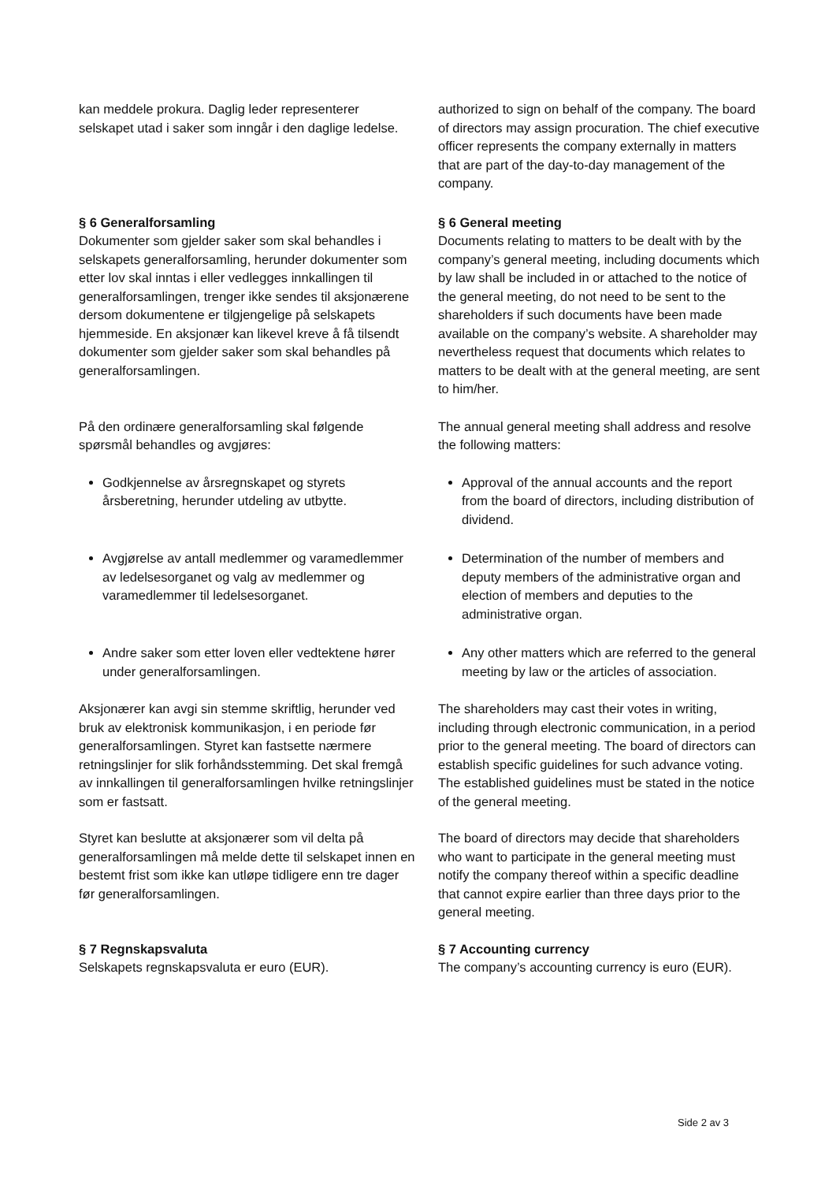kan meddele prokura. Daglig leder representerer selskapet utad i saker som inngår i den daglige ledelse.
authorized to sign on behalf of the company. The board of directors may assign procuration. The chief executive officer represents the company externally in matters that are part of the day-to-day management of the company.
§ 6 Generalforsamling
Dokumenter som gjelder saker som skal behandles i selskapets generalforsamling, herunder dokumenter som etter lov skal inntas i eller vedlegges innkallingen til generalforsamlingen, trenger ikke sendes til aksjonærene dersom dokumentene er tilgjengelige på selskapets hjemmeside. En aksjonær kan likevel kreve å få tilsendt dokumenter som gjelder saker som skal behandles på generalforsamlingen.
§ 6 General meeting
Documents relating to matters to be dealt with by the company’s general meeting, including documents which by law shall be included in or attached to the notice of the general meeting, do not need to be sent to the shareholders if such documents have been made available on the company’s website. A shareholder may nevertheless request that documents which relates to matters to be dealt with at the general meeting, are sent to him/her.
På den ordinære generalforsamling skal følgende spørsmål behandles og avgjøres:
The annual general meeting shall address and resolve the following matters:
Godkjennelse av årsregnskapet og styrets årsberetning, herunder utdeling av utbytte.
Approval of the annual accounts and the report from the board of directors, including distribution of dividend.
Avgjørelse av antall medlemmer og varamedlemmer av ledelsesorganet og valg av medlemmer og varamedlemmer til ledelsesorganet.
Determination of the number of members and deputy members of the administrative organ and election of members and deputies to the administrative organ.
Andre saker som etter loven eller vedtektene hører under generalforsamlingen.
Any other matters which are referred to the general meeting by law or the articles of association.
Aksjonærer kan avgi sin stemme skriftlig, herunder ved bruk av elektronisk kommunikasjon, i en periode før generalforsamlingen. Styret kan fastsette nærmere retningslinjer for slik forhåndsstemming. Det skal fremgå av innkallingen til generalforsamlingen hvilke retningslinjer som er fastsatt.
The shareholders may cast their votes in writing, including through electronic communication, in a period prior to the general meeting. The board of directors can establish specific guidelines for such advance voting. The established guidelines must be stated in the notice of the general meeting.
Styret kan beslutte at aksjonærer som vil delta på generalforsamlingen må melde dette til selskapet innen en bestemt frist som ikke kan utløpe tidligere enn tre dager før generalforsamlingen.
The board of directors may decide that shareholders who want to participate in the general meeting must notify the company thereof within a specific deadline that cannot expire earlier than three days prior to the general meeting.
§ 7 Regnskapsvaluta
Selskapets regnskapsvaluta er euro (EUR).
§ 7 Accounting currency
The company’s accounting currency is euro (EUR).
Side 2 av 3